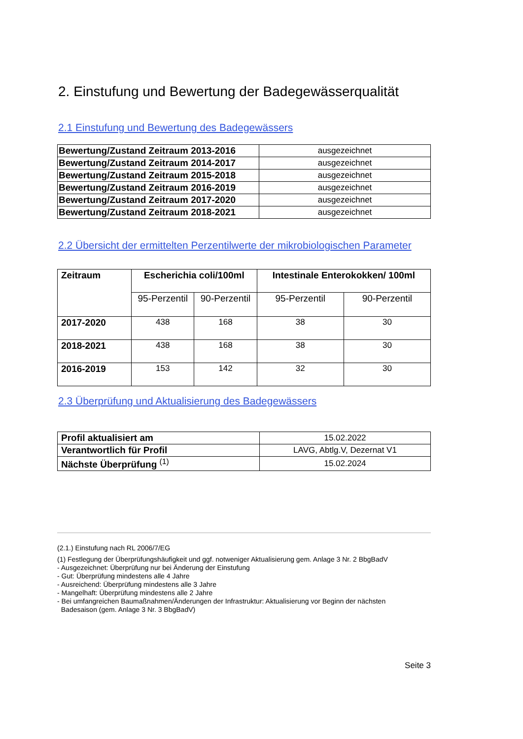2. Einstufung und Bewertung der Badegewässerqualität
2.1 Einstufung und Bewertung des Badegewässers
| Bewertung/Zustand Zeitraum 2013-2016 | ausgezeichnet |
| Bewertung/Zustand Zeitraum 2014-2017 | ausgezeichnet |
| Bewertung/Zustand Zeitraum 2015-2018 | ausgezeichnet |
| Bewertung/Zustand Zeitraum 2016-2019 | ausgezeichnet |
| Bewertung/Zustand Zeitraum 2017-2020 | ausgezeichnet |
| Bewertung/Zustand Zeitraum 2018-2021 | ausgezeichnet |
2.2 Übersicht der ermittelten Perzentilwerte der mikrobiologischen Parameter
| Zeitraum | Escherichia coli/100ml | | Intestinale Enterokokken/ 100ml | |
| --- | --- | --- | --- | --- |
| | 95-Perzentil | 90-Perzentil | 95-Perzentil | 90-Perzentil |
| 2017-2020 | 438 | 168 | 38 | 30 |
| 2018-2021 | 438 | 168 | 38 | 30 |
| 2016-2019 | 153 | 142 | 32 | 30 |
2.3 Überprüfung und Aktualisierung des Badegewässers
| Profil aktualisiert am | 15.02.2022 |
| Verantwortlich für Profil | LAVG, Abtlg.V, Dezernat V1 |
| Nächste Überprüfung <sup>(1)</sup> | 15.02.2024 |
(2.1.) Einstufung nach RL 2006/7/EG
(1) Festlegung der Überprüfungshäufigkeit und ggf. notweniger Aktualisierung gem. Anlage 3 Nr. 2 BbgBadV
- Ausgezeichnet: Überprüfung nur bei Änderung der Einstufung
- Gut: Überprüfung mindestens alle 4 Jahre
- Ausreichend: Überprüfung mindestens alle 3 Jahre
- Mangelhaft: Überprüfung mindestens alle 2 Jahre
- Bei umfangreichen Baumaßnahmen/Änderungen der Infrastruktur: Aktualisierung vor Beginn der nächsten
Badesaison (gem. Anlage 3 Nr. 3 BbgBadV)
Seite 3